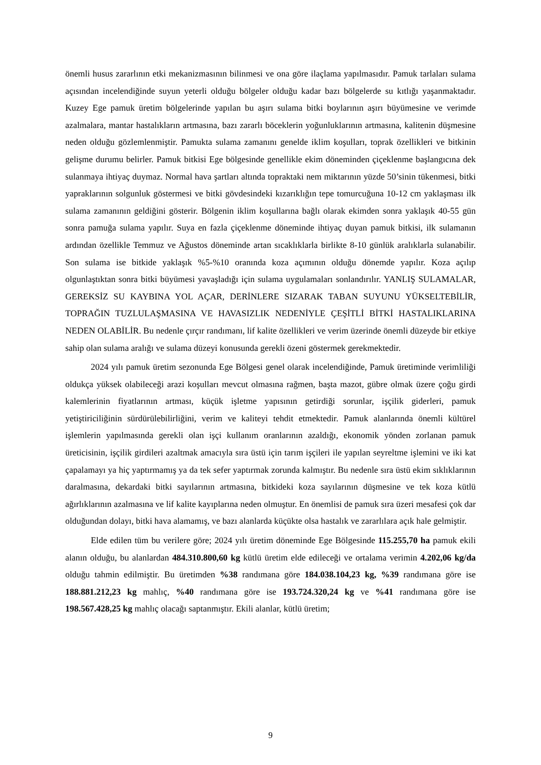önemli husus zararlının etki mekanizmasının bilinmesi ve ona göre ilaçlama yapılmasıdır. Pamuk tarlaları sulama açısından incelendiğinde suyun yeterli olduğu bölgeler olduğu kadar bazı bölgelerde su kıtlığı yaşanmaktadır. Kuzey Ege pamuk üretim bölgelerinde yapılan bu aşırı sulama bitki boylarının aşırı büyümesine ve verimde azalmalara, mantar hastalıkların artmasına, bazı zararlı böceklerin yoğunluklarının artmasına, kalitenin düşmesine neden olduğu gözlemlenmiştir. Pamukta sulama zamanını genelde iklim koşulları, toprak özellikleri ve bitkinin gelişme durumu belirler. Pamuk bitkisi Ege bölgesinde genellikle ekim döneminden çiçeklenme başlangıcına dek sulanmaya ihtiyaç duymaz. Normal hava şartları altında topraktaki nem miktarının yüzde 50’sinin tükenmesi, bitki yapraklarının solgunluk göstermesi ve bitki gövdesindeki kızarıklığın tepe tomurcuğuna 10-12 cm yaklaşması ilk sulama zamanının geldiğini gösterir. Bölgenin iklim koşullarına bağlı olarak ekimden sonra yaklaşık 40-55 gün sonra pamuğa sulama yapılır. Suya en fazla çiçeklenme döneminde ihtiyaç duyan pamuk bitkisi, ilk sulamanın ardından özellikle Temmuz ve Ağustos döneminde artan sıcaklıklarla birlikte 8-10 günlük aralıklarla sulanabilir. Son sulama ise bitkide yaklaşık %5-%10 oranında koza açımının olduğu dönemde yapılır. Koza açılıp olgunlaştıktan sonra bitki büyümesi yavaşladığı için sulama uygulamaları sonlandırılır. YANLIŞ SULAMALAR, GEREKSİZ SU KAYBINA YOL AÇAR, DERİNLERE SIZARAK TABAN SUYUNU YÜKSELTEBİLİR, TOPRAĞIN TUZLULAŞMASINA VE HAVASIZLIK NEDENİYLE ÇEŞİTLİ BİTKİ HASTALIKLARINA NEDEN OLABİLİR. Bu nedenle çırçır randımanı, lif kalite özellikleri ve verim üzerinde önemli düzeyde bir etkiye sahip olan sulama aralığı ve sulama düzeyi konusunda gerekli özeni göstermek gerekmektedir.
2024 yılı pamuk üretim sezonunda Ege Bölgesi genel olarak incelendiğinde, Pamuk üretiminde verimliliği oldukça yüksek olabileceği arazi koşulları mevcut olmasına rağmen, başta mazot, gübre olmak üzere çoğu girdi kalemlerinin fiyatlarının artması, küçük işletme yapısının getirdiği sorunlar, işçilik giderleri, pamuk yetiştiriciliğinin sürdürülebilirliğini, verim ve kaliteyi tehdit etmektedir. Pamuk alanlarında önemli kültürel işlemlerin yapılmasında gerekli olan işçi kullanım oranlarının azaldığı, ekonomik yönden zorlanan pamuk üreticisinin, işçilik girdileri azaltmak amacıyla sıra üstü için tarım işçileri ile yapılan seyreltme işlemini ve iki kat çapalamayı ya hiç yaptırmamış ya da tek sefer yaptırmak zorunda kalmıştır. Bu nedenle sıra üstü ekim sıklıklarının daralmasına, dekardaki bitki sayılarının artmasına, bitkideki koza sayılarının düşmesine ve tek koza kütlü ağırlıklarının azalmasına ve lif kalite kayıplarına neden olmuştur. En önemlisi de pamuk sıra üzeri mesafesi çok dar olduğundan dolayı, bitki hava alamamış, ve bazı alanlarda küçükte olsa hastalık ve zararlılara açık hale gelmiştir.
Elde edilen tüm bu verilere göre; 2024 yılı üretim döneminde Ege Bölgesinde 115.255,70 ha pamuk ekili alanın olduğu, bu alanlardan 484.310.800,60 kg kütlü üretim elde edileceği ve ortalama verimin 4.202,06 kg/da olduğu tahmin edilmiştir. Bu üretimden %38 randımana göre 184.038.104,23 kg, %39 randımana göre ise 188.881.212,23 kg mahlıç, %40 randımana göre ise 193.724.320,24 kg ve %41 randımana göre ise 198.567.428,25 kg mahlıç olacağı saptanmıştır. Ekili alanlar, kütlü üretim;
9